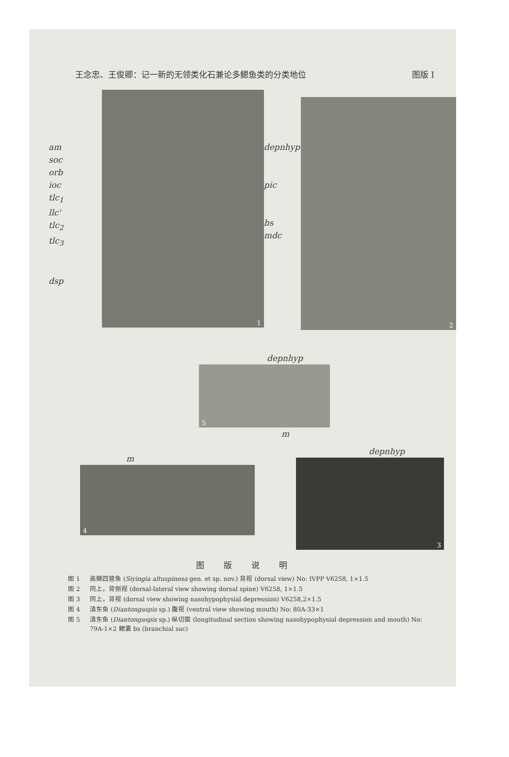王念忠、王俊卿：记一新的无领类化石兼论多鳃鱼类的分类地位 图版 I
am
soc
orb
ioc
tlc<sub>1</sub>
llc'
tlc<sub>2</sub>
tlc<sub>3</sub>
dsp
1
depnhyp
pic
bs
mdc
2
depnhyp
5
m
m
4
depnhyp
3
图版说明
图 1 高棘四营鱼 (Siyingia altuspinosa gen. et sp. nov.) 背视 (dorsal view) No: IVPP V6258, 1×1.5
图 2 同上，背侧视 (dorsal-lateral view showing dorsal spine) V6258, 1×1.5
图 3 同上，背视 (dorsal view showing nasohypophysial depression) V6258,2×1.5
图 4 滇东鱼 (Diantongaspis sp.) 腹视 (ventral view showing mouth) No: 80A-33×1
图 5 滇东鱼 (Diantongaspis sp.) 纵切面 (longitudinal section showing nasohypophysial depression and mouth) No: 79A-1×2 鳃囊 bs (branchial sac)